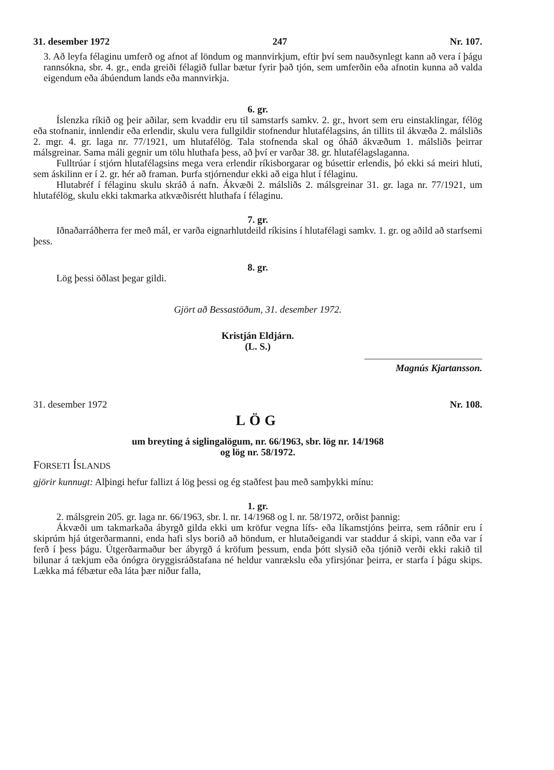31. desember 1972 247 Nr. 107.
3. Að leyfa félaginu umferð og afnot af löndum og mannvirkjum, eftir því sem nauðsynlegt kann að vera í þágu rannsókna, sbr. 4. gr., enda greiði félagið fullar bætur fyrir það tjón, sem umferðin eða afnotin kunna að valda eigendum eða ábúendum lands eða mannvirkja.
6. gr.
Íslenzka ríkið og þeir aðilar, sem kvaddir eru til samstarfs samkv. 2. gr., hvort sem eru einstaklingar, félög eða stofnanir, innlendir eða erlendir, skulu vera fullgildir stofnendur hlutafélagsins, án tillits til ákvæða 2. málsliðs 2. mgr. 4. gr. laga nr. 77/1921, um hlutafélög. Tala stofnenda skal og óháð ákvæðum 1. málsliðs þeirrar málsgreinar. Sama máli gegnir um tölu hluthafa þess, að því er varðar 38. gr. hlutafélagslaganna.
Fulltrúar í stjórn hlutafélagsins mega vera erlendir ríkisborgarar og búsettir erlendis, þó ekki sá meiri hluti, sem áskilinn er í 2. gr. hér að framan. Þurfa stjórnendur ekki að eiga hlut í félaginu.
Hlutabréf í félaginu skulu skráð á nafn. Ákvæði 2. málsliðs 2. málsgreinar 31. gr. laga nr. 77/1921, um hlutafélög, skulu ekki takmarka atkvæðisrétt hluthafa í félaginu.
7. gr.
Iðnaðarráðherra fer með mál, er varða eignarhlutdeild ríkisins í hlutafélagi samkv. 1. gr. og aðild að starfsemi þess.
8. gr.
Lög þessi öðlast þegar gildi.
Gjört að Bessastöðum, 31. desember 1972.
Kristján Eldjárn.
(L. S.)
Magnús Kjartansson.
31. desember 1972 Nr. 108.
LÖG
um breyting á siglingalögum, nr. 66/1963, sbr. lög nr. 14/1968
og lög nr. 58/1972.
FORSETI ÍSLANDS
gjörir kunnugt: Alþingi hefur fallizt á lög þessi og ég staðfest þau með samþykki mínu:
1. gr.
2. málsgrein 205. gr. laga nr. 66/1963, sbr. l. nr. 14/1968 og l. nr. 58/1972, orðist þannig:
Ákvæði um takmarkaða ábyrgð gilda ekki um kröfur vegna lífs- eða líkamstjóns þeirra, sem ráðnir eru í skiprúm hjá útgerðarmanni, enda hafi slys borið að höndum, er hlutaðeigandi var staddur á skipi, vann eða var í ferð í þess þágu. Útgerðarmaður ber ábyrgð á kröfum þessum, enda þótt slysið eða tjónið verði ekki rakið til bilunar á tækjum eða ónógra öryggisráðstafana né heldur vanrækslu eða yfirsjónar þeirra, er starfa í þágu skips. Lækka má fébætur eða láta þær niður falla,